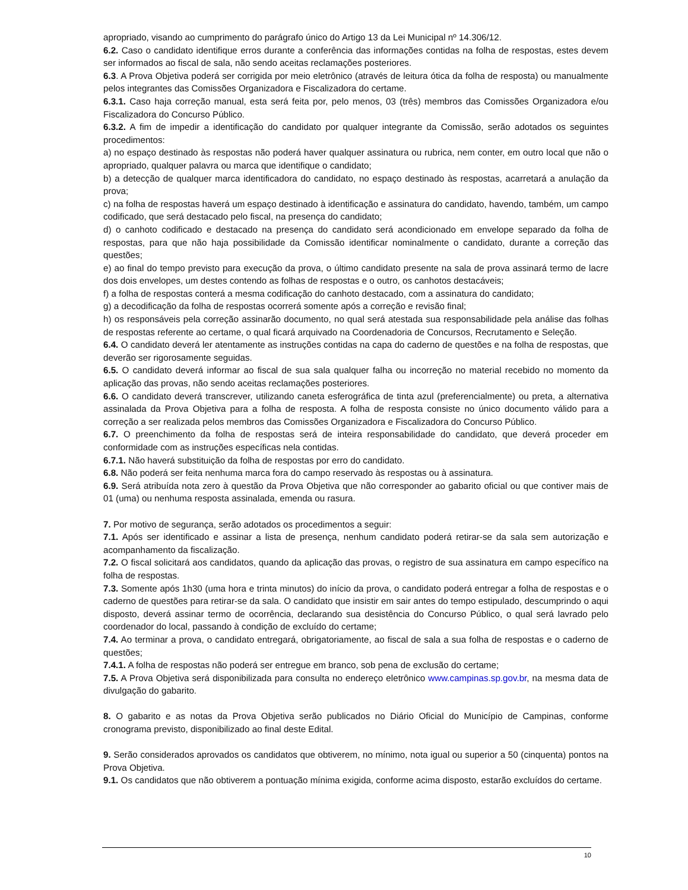apropriado, visando ao cumprimento do parágrafo único do Artigo 13 da Lei Municipal nº 14.306/12.
6.2. Caso o candidato identifique erros durante a conferência das informações contidas na folha de respostas, estes devem ser informados ao fiscal de sala, não sendo aceitas reclamações posteriores.
6.3. A Prova Objetiva poderá ser corrigida por meio eletrônico (através de leitura ótica da folha de resposta) ou manualmente pelos integrantes das Comissões Organizadora e Fiscalizadora do certame.
6.3.1. Caso haja correção manual, esta será feita por, pelo menos, 03 (três) membros das Comissões Organizadora e/ou Fiscalizadora do Concurso Público.
6.3.2. A fim de impedir a identificação do candidato por qualquer integrante da Comissão, serão adotados os seguintes procedimentos:
a) no espaço destinado às respostas não poderá haver qualquer assinatura ou rubrica, nem conter, em outro local que não o apropriado, qualquer palavra ou marca que identifique o candidato;
b) a detecção de qualquer marca identificadora do candidato, no espaço destinado às respostas, acarretará a anulação da prova;
c) na folha de respostas haverá um espaço destinado à identificação e assinatura do candidato, havendo, também, um campo codificado, que será destacado pelo fiscal, na presença do candidato;
d) o canhoto codificado e destacado na presença do candidato será acondicionado em envelope separado da folha de respostas, para que não haja possibilidade da Comissão identificar nominalmente o candidato, durante a correção das questões;
e) ao final do tempo previsto para execução da prova, o último candidato presente na sala de prova assinará termo de lacre dos dois envelopes, um destes contendo as folhas de respostas e o outro, os canhotos destacáveis;
f) a folha de respostas conterá a mesma codificação do canhoto destacado, com a assinatura do candidato;
g) a decodificação da folha de respostas ocorrerá somente após a correção e revisão final;
h) os responsáveis pela correção assinarão documento, no qual será atestada sua responsabilidade pela análise das folhas de respostas referente ao certame, o qual ficará arquivado na Coordenadoria de Concursos, Recrutamento e Seleção.
6.4. O candidato deverá ler atentamente as instruções contidas na capa do caderno de questões e na folha de respostas, que deverão ser rigorosamente seguidas.
6.5. O candidato deverá informar ao fiscal de sua sala qualquer falha ou incorreção no material recebido no momento da aplicação das provas, não sendo aceitas reclamações posteriores.
6.6. O candidato deverá transcrever, utilizando caneta esferográfica de tinta azul (preferencialmente) ou preta, a alternativa assinalada da Prova Objetiva para a folha de resposta. A folha de resposta consiste no único documento válido para a correção a ser realizada pelos membros das Comissões Organizadora e Fiscalizadora do Concurso Público.
6.7. O preenchimento da folha de respostas será de inteira responsabilidade do candidato, que deverá proceder em conformidade com as instruções específicas nela contidas.
6.7.1. Não haverá substituição da folha de respostas por erro do candidato.
6.8. Não poderá ser feita nenhuma marca fora do campo reservado às respostas ou à assinatura.
6.9. Será atribuída nota zero à questão da Prova Objetiva que não corresponder ao gabarito oficial ou que contiver mais de 01 (uma) ou nenhuma resposta assinalada, emenda ou rasura.
7. Por motivo de segurança, serão adotados os procedimentos a seguir:
7.1. Após ser identificado e assinar a lista de presença, nenhum candidato poderá retirar-se da sala sem autorização e acompanhamento da fiscalização.
7.2. O fiscal solicitará aos candidatos, quando da aplicação das provas, o registro de sua assinatura em campo específico na folha de respostas.
7.3. Somente após 1h30 (uma hora e trinta minutos) do início da prova, o candidato poderá entregar a folha de respostas e o caderno de questões para retirar-se da sala. O candidato que insistir em sair antes do tempo estipulado, descumprindo o aqui disposto, deverá assinar termo de ocorrência, declarando sua desistência do Concurso Público, o qual será lavrado pelo coordenador do local, passando à condição de excluído do certame;
7.4. Ao terminar a prova, o candidato entregará, obrigatoriamente, ao fiscal de sala a sua folha de respostas e o caderno de questões;
7.4.1. A folha de respostas não poderá ser entregue em branco, sob pena de exclusão do certame;
7.5. A Prova Objetiva será disponibilizada para consulta no endereço eletrônico www.campinas.sp.gov.br, na mesma data de divulgação do gabarito.
8. O gabarito e as notas da Prova Objetiva serão publicados no Diário Oficial do Município de Campinas, conforme cronograma previsto, disponibilizado ao final deste Edital.
9. Serão considerados aprovados os candidatos que obtiverem, no mínimo, nota igual ou superior a 50 (cinquenta) pontos na Prova Objetiva.
9.1. Os candidatos que não obtiverem a pontuação mínima exigida, conforme acima disposto, estarão excluídos do certame.
10